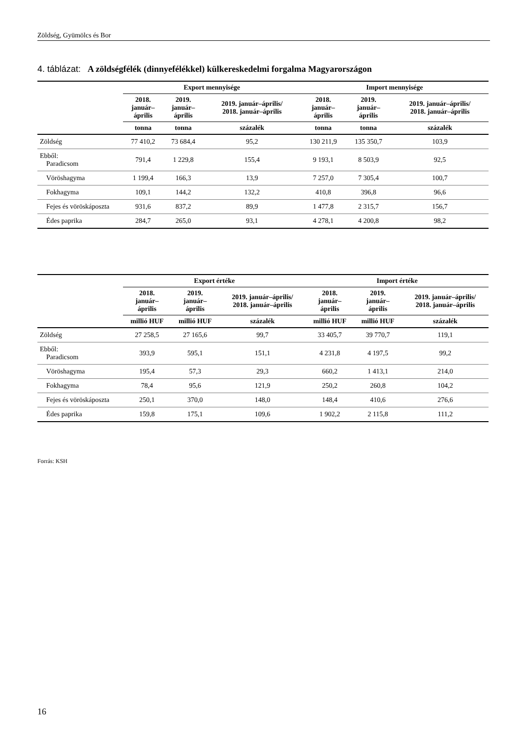Zöldség, Gyümölcs és Bor
4. táblázat: A zöldségfélék (dinnyefélékkel) külkereskedelmi forgalma Magyarországon
| | Export mennyisége | | | Import mennyisége | | |
| --- | --- | --- | --- | --- | --- | --- |
| | 2018. január– április | 2019. január– április | 2019. január–április/ 2018. január–április | 2018. január– április | 2019. január– április | 2019. január–április/ 2018. január–április |
| | tonna | tonna | százalék | tonna | tonna | százalék |
| Zöldség | 77 410,2 | 73 684,4 | 95,2 | 130 211,9 | 135 350,7 | 103,9 |
| Ebből: Paradicsom | 791,4 | 1 229,8 | 155,4 | 9 193,1 | 8 503,9 | 92,5 |
| Vöröshagyma | 1 199,4 | 166,3 | 13,9 | 7 257,0 | 7 305,4 | 100,7 |
| Fokhagyma | 109,1 | 144,2 | 132,2 | 410,8 | 396,8 | 96,6 |
| Fejes és vöröskáposzta | 931,6 | 837,2 | 89,9 | 1 477,8 | 2 315,7 | 156,7 |
| Édes paprika | 284,7 | 265,0 | 93,1 | 4 278,1 | 4 200,8 | 98,2 |
| | Export értéke | | | Import értéke | | |
| --- | --- | --- | --- | --- | --- | --- |
| | 2018. január– április | 2019. január– április | 2019. január–április/ 2018. január–április | 2018. január– április | 2019. január– április | 2019. január–április/ 2018. január–április |
| | millió HUF | millió HUF | százalék | millió HUF | millió HUF | százalék |
| Zöldség | 27 258,5 | 27 165,6 | 99,7 | 33 405,7 | 39 770,7 | 119,1 |
| Ebből: Paradicsom | 393,9 | 595,1 | 151,1 | 4 231,8 | 4 197,5 | 99,2 |
| Vöröshagyma | 195,4 | 57,3 | 29,3 | 660,2 | 1 413,1 | 214,0 |
| Fokhagyma | 78,4 | 95,6 | 121,9 | 250,2 | 260,8 | 104,2 |
| Fejes és vöröskáposzta | 250,1 | 370,0 | 148,0 | 148,4 | 410,6 | 276,6 |
| Édes paprika | 159,8 | 175,1 | 109,6 | 1 902,2 | 2 115,8 | 111,2 |
Forrás: KSH
16